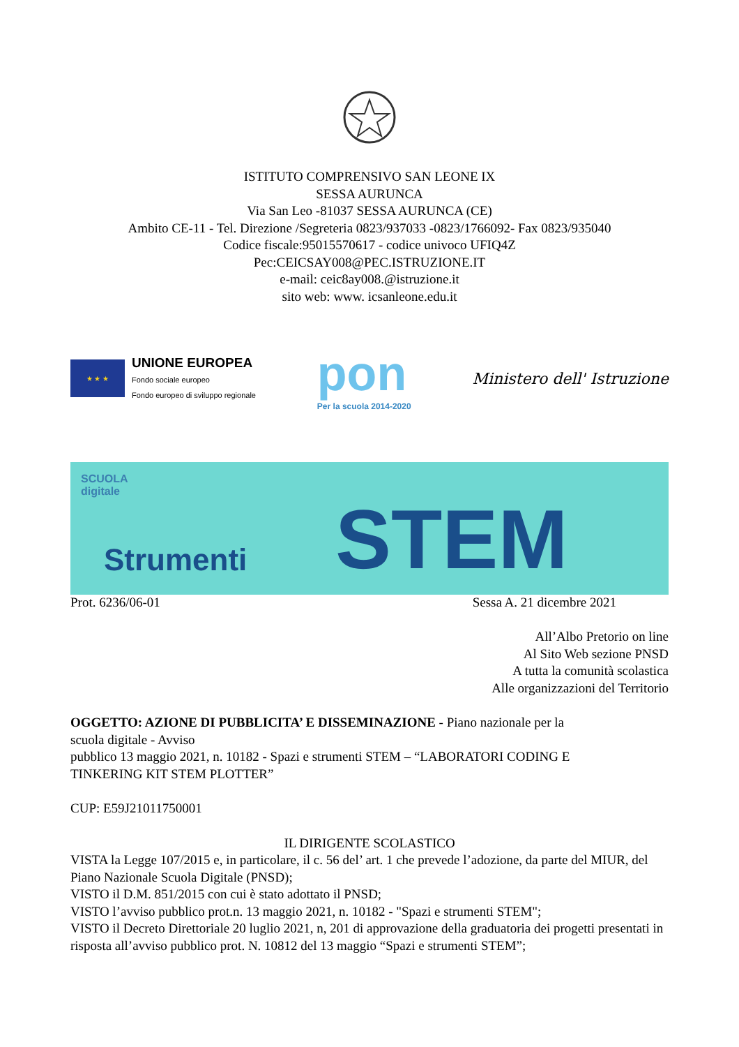ISTITUTO COMPRENSIVO SAN LEONE IX
SESSA AURUNCA
Via San Leo -81037 SESSA AURUNCA (CE)
Ambito CE-11 - Tel. Direzione /Segreteria 0823/937033 -0823/1766092- Fax 0823/935040
Codice fiscale:95015570617 - codice univoco UFIQ4Z
Pec:CEICSAY008@PEC.ISTRUZIONE.IT
e-mail: ceic8ay008.@istruzione.it
sito web: www. icsanleone.edu.it
★ ★ ★
UNIONE EUROPEA
Fondo sociale europeo
Fondo europeo di sviluppo regionale
pon
Per la scuola 2014-2020
Ministero dell' Istruzione
SCUOLA
digitale
Strumenti STEM
Prot. 6236/06-01 Sessa A. 21 dicembre 2021
All’Albo Pretorio on line
Al Sito Web sezione PNSD
A tutta la comunità scolastica
Alle organizzazioni del Territorio
OGGETTO: AZIONE DI PUBBLICITA’ E DISSEMINAZIONE - Piano nazionale per la
scuola digitale - Avviso
pubblico 13 maggio 2021, n. 10182 - Spazi e strumenti STEM – “LABORATORI CODING E
TINKERING KIT STEM PLOTTER”
CUP: E59J21011750001
IL DIRIGENTE SCOLASTICO
VISTA la Legge 107/2015 e, in particolare, il c. 56 del’ art. 1 che prevede l’adozione, da parte del MIUR, del Piano Nazionale Scuola Digitale (PNSD);
VISTO il D.M. 851/2015 con cui è stato adottato il PNSD;
VISTO l’avviso pubblico prot.n. 13 maggio 2021, n. 10182 - "Spazi e strumenti STEM";
VISTO il Decreto Direttoriale 20 luglio 2021, n, 201 di approvazione della graduatoria dei progetti presentati in risposta all’avviso pubblico prot. N. 10812 del 13 maggio “Spazi e strumenti STEM”;